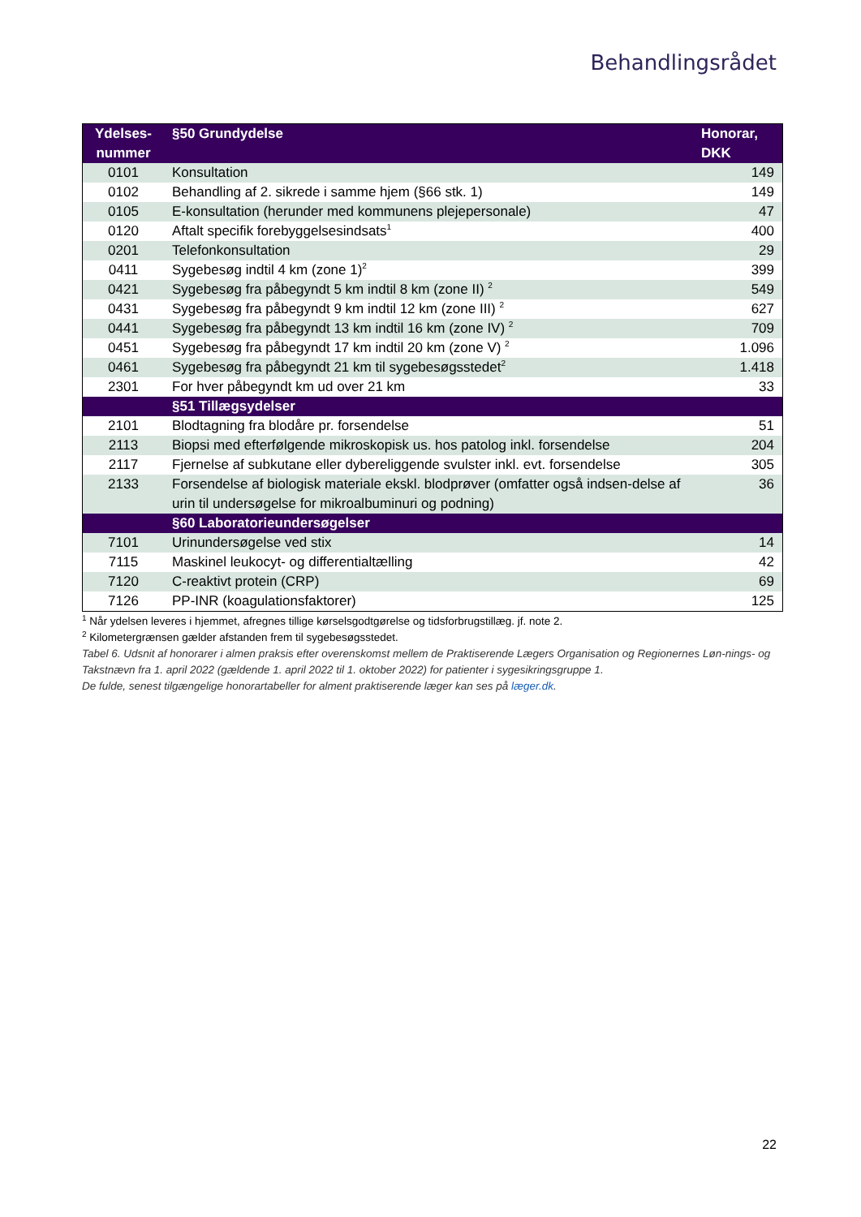Behandlingsrådet
| Ydelses- nummer | §50 Grundydelse | Honorar, DKK |
| --- | --- | --- |
| 0101 | Konsultation | 149 |
| 0102 | Behandling af 2. sikrede i samme hjem (§66 stk. 1) | 149 |
| 0105 | E-konsultation (herunder med kommunens plejepersonale) | 47 |
| 0120 | Aftalt specifik forebyggelsesindsats<sup>1</sup> | 400 |
| 0201 | Telefonkonsultation | 29 |
| 0411 | Sygebesøg indtil 4 km (zone 1)<sup>2</sup> | 399 |
| 0421 | Sygebesøg fra påbegyndt 5 km indtil 8 km (zone II) <sup>2</sup> | 549 |
| 0431 | Sygebesøg fra påbegyndt 9 km indtil 12 km (zone III) <sup>2</sup> | 627 |
| 0441 | Sygebesøg fra påbegyndt 13 km indtil 16 km (zone IV) <sup>2</sup> | 709 |
| 0451 | Sygebesøg fra påbegyndt 17 km indtil 20 km (zone V) <sup>2</sup> | 1.096 |
| 0461 | Sygebesøg fra påbegyndt 21 km til sygebesøgsstedet<sup>2</sup> | 1.418 |
| 2301 | For hver påbegyndt km ud over 21 km | 33 |
| | §51 Tillægsydelser | |
| 2101 | Blodtagning fra blodåre pr. forsendelse | 51 |
| 2113 | Biopsi med efterfølgende mikroskopisk us. hos patolog inkl. forsendelse | 204 |
| 2117 | Fjernelse af subkutane eller dybereliggende svulster inkl. evt. forsendelse | 305 |
| 2133 | Forsendelse af biologisk materiale ekskl. blodprøver (omfatter også indsen-delse af urin til undersøgelse for mikroalbuminuri og podning) | 36 |
| | §60 Laboratorieundersøgelser | |
| 7101 | Urinundersøgelse ved stix | 14 |
| 7115 | Maskinel leukocyt- og differentialtælling | 42 |
| 7120 | C-reaktivt protein (CRP) | 69 |
| 7126 | PP-INR (koagulationsfaktorer) | 125 |
<sup>1</sup> Når ydelsen leveres i hjemmet, afregnes tillige kørselsgodtgørelse og tidsforbrugstillæg. jf. note 2.
<sup>2</sup> Kilometergrænsen gælder afstanden frem til sygebesøgsstedet.
Tabel 6. Udsnit af honorarer i almen praksis efter overenskomst mellem de Praktiserende Lægers Organisation og Regionernes Løn-nings- og Takstnævn fra 1. april 2022 (gældende 1. april 2022 til 1. oktober 2022) for patienter i sygesikringsgruppe 1.
De fulde, senest tilgængelige honorartabeller for alment praktiserende læger kan ses på læger.dk.
22